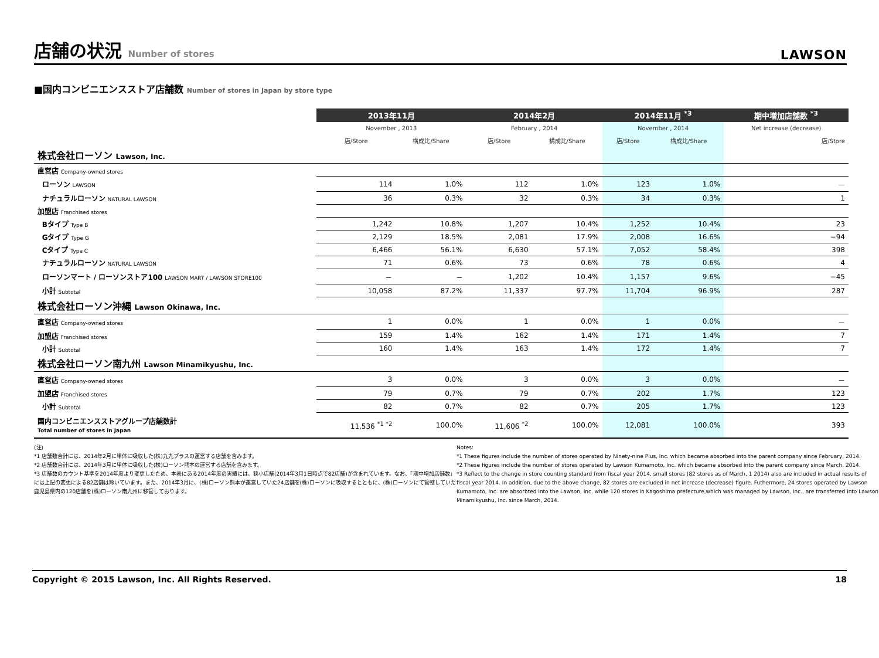店舗の状況 Number of stores
LAWSON
■国内コンビニエンスストア店舗数 Number of stores in Japan by store type
| | 2013年11月 | | 2014年2月 | | 2014年11月 <sup>*3</sup> | | 期中増加店舗数 <sup>*3</sup> |
| | November , 2013 | | February , 2014 | | November , 2014 | | Net increase (decrease) |
| | 店/Store | 構成比/Share | 店/Store | 構成比/Share | 店/Store | 構成比/Share | 店/Store |
| 株式会社ローソン Lawson, Inc. | | | | | | | |
| 直営店 Company-owned stores | | | | | | | |
| ローソン LAWSON | 114 | 1.0% | 112 | 1.0% | 123 | 1.0% | － |
| ナチュラルローソン NATURAL LAWSON | 36 | 0.3% | 32 | 0.3% | 34 | 0.3% | 1 |
| 加盟店 Franchised stores | | | | | | | |
| Bタイプ Type B | 1,242 | 10.8% | 1,207 | 10.4% | 1,252 | 10.4% | 23 |
| Gタイプ Type G | 2,129 | 18.5% | 2,081 | 17.9% | 2,008 | 16.6% | −94 |
| Cタイプ Type C | 6,466 | 56.1% | 6,630 | 57.1% | 7,052 | 58.4% | 398 |
| ナチュラルローソン NATURAL LAWSON | 71 | 0.6% | 73 | 0.6% | 78 | 0.6% | 4 |
| ローソンマート / ローソンストア100 LAWSON MART / LAWSON STORE100 | － | － | 1,202 | 10.4% | 1,157 | 9.6% | −45 |
| 小計 Subtotal | 10,058 | 87.2% | 11,337 | 97.7% | 11,704 | 96.9% | 287 |
| 株式会社ローソン沖縄 Lawson Okinawa, Inc. | | | | | | | |
| 直営店 Company-owned stores | 1 | 0.0% | 1 | 0.0% | 1 | 0.0% | － |
| 加盟店 Franchised stores | 159 | 1.4% | 162 | 1.4% | 171 | 1.4% | 7 |
| 小計 Subtotal | 160 | 1.4% | 163 | 1.4% | 172 | 1.4% | 7 |
| 株式会社ローソン南九州 Lawson Minamikyushu, Inc. | | | | | | | |
| 直営店 Company-owned stores | 3 | 0.0% | 3 | 0.0% | 3 | 0.0% | － |
| 加盟店 Franchised stores | 79 | 0.7% | 79 | 0.7% | 202 | 1.7% | 123 |
| 小計 Subtotal | 82 | 0.7% | 82 | 0.7% | 205 | 1.7% | 123 |
| 国内コンビニエンスストアグループ店舗数計 Total number of stores in Japan | 11,536 <sup>*1 *2</sup> | 100.0% | 11,606 <sup>*2</sup> | 100.0% | 12,081 | 100.0% | 393 |
(注)
*1 店舗数合計には、2014年2月に単体に吸収した(株)九九プラスの運営する店舗を含みます。
*2 店舗数合計には、2014年3月に単体に吸収した(株)ローソン熊本の運営する店舗を含みます。
*3 店舗数のカウント基準を2014年度より変更したため、本表にある2014年度の実績には、狭小店舗(2014年3月1日時点で82店舗)が含まれています。なお、「期中増加店舗数」には上記の変更による82店舗は除いています。また、2014年3月に、(株)ローソン熊本が運営していた24店舗を(株)ローソンに吸収するとともに、(株)ローソンにて管轄していた鹿児島県内の120店舗を(株)ローソン南九州に移管しております。
Notes:
*1 These figures include the number of stores operated by Ninety-nine Plus, Inc. which became absorbed into the parent company since February, 2014.
*2 These figures include the number of stores operated by Lawson Kumamoto, Inc. which became absorbed into the parent company since March, 2014.
*3 Reflect to the change in store counting standard from fiscal year 2014, small stores (82 stores as of March, 1 2014) also are included in actual results of fiscal year 2014. In addition, due to the above change, 82 stores are excluded in net increase (decrease) figure. Futhermore, 24 stores operated by Lawson Kumamoto, Inc. are absorbted into the Lawson, Inc. while 120 stores in Kagoshima prefecture,which was managed by Lawson, Inc., are transferred into Lawson Minamikyushu, Inc. since March, 2014.
Copyright © 2015 Lawson, Inc. All Rights Reserved. 18